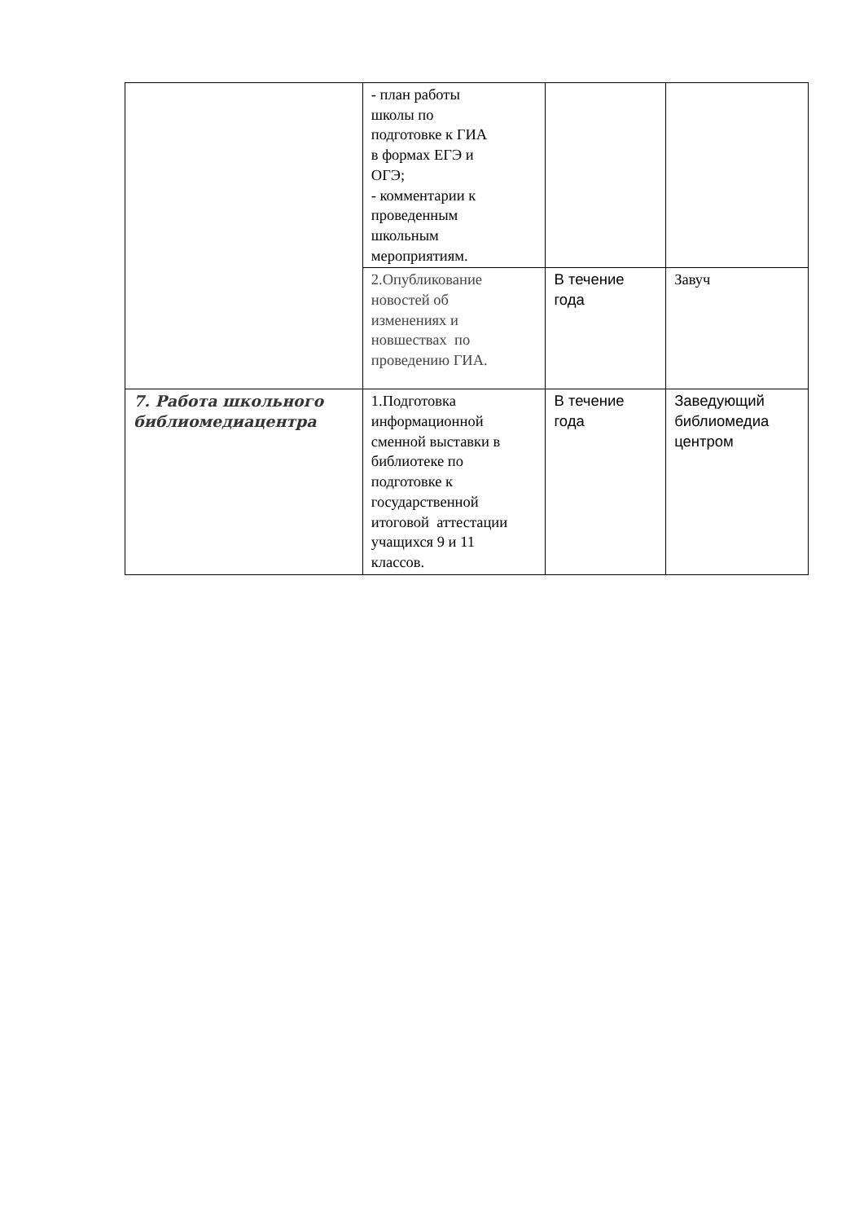| | - план работы школы по подготовке к ГИА в формах ЕГЭ и ОГЭ; - комментарии к проведенным школьным мероприятиям. | | |
| | 2.Опубликование новостей об изменениях и новшествах по проведению ГИА. | В течение года | Завуч |
| 7. Работа школьного библиомедиацентра | 1.Подготовка информационной сменной выставки в библиотеке по подготовке к государственной итоговой аттестации учащихся 9 и 11 классов. | В течение года | Заведующий библиомедиа центром |